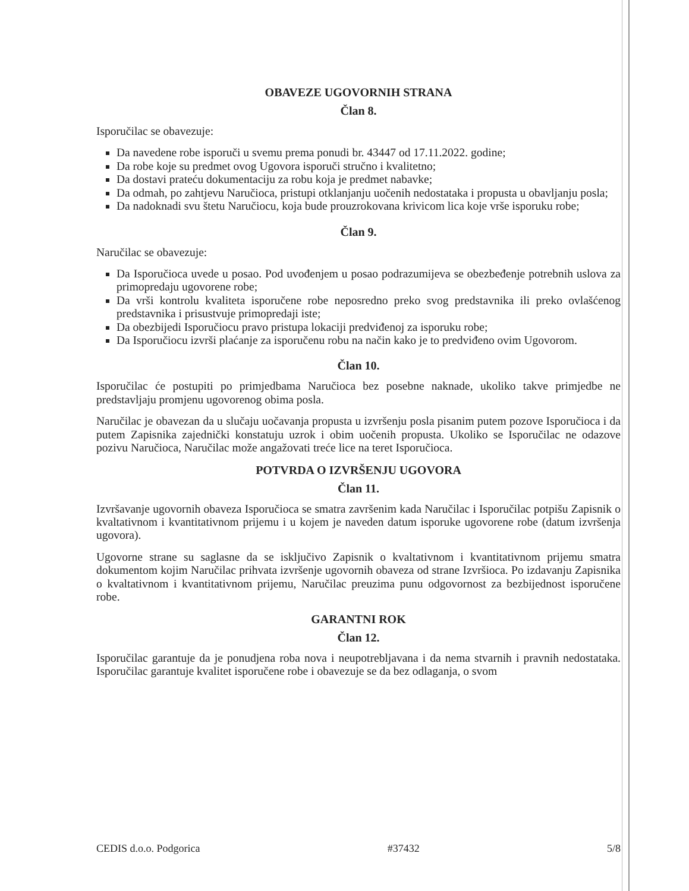OBAVEZE UGOVORNIH STRANA
Član 8.
Isporučilac se obavezuje:
Da navedene robe isporuči u svemu prema ponudi br. 43447 od 17.11.2022. godine;
Da robe koje su predmet ovog Ugovora isporuči stručno i kvalitetno;
Da dostavi prateću dokumentaciju za robu koja je predmet nabavke;
Da odmah, po zahtjevu Naručioca, pristupi otklanjanju uočenih nedostataka i propusta u obavljanju posla;
Da nadoknadi svu štetu Naručiocu, koja bude prouzrokovana krivicom lica koje vrše isporuku robe;
Član 9.
Naručilac se obavezuje:
Da Isporučioca uvede u posao. Pod uvođenjem u posao podrazumijeva se obezbeđenje potrebnih uslova za primopredaju ugovorene robe;
Da vrši kontrolu kvaliteta isporučene robe neposredno preko svog predstavnika ili preko ovlašćenog predstavnika i prisustvuje primopredaji iste;
Da obezbijedi Isporučiocu pravo pristupa lokaciji predviđenoj za isporuku robe;
Da Isporučiocu izvrši plaćanje za isporučenu robu na način kako je to predviđeno ovim Ugovorom.
Član 10.
Isporučilac će postupiti po primjedbama Naručioca bez posebne naknade, ukoliko takve primjedbe ne predstavljaju promjenu ugovorenog obima posla.
Naručilac je obavezan da u slučaju uočavanja propusta u izvršenju posla pisanim putem pozove Isporučioca i da putem Zapisnika zajednički konstatuju uzrok i obim uočenih propusta. Ukoliko se Isporučilac ne odazove pozivu Naručioca, Naručilac može angažovati treće lice na teret Isporučioca.
POTVRDA O IZVRŠENJU UGOVORA
Član 11.
Izvršavanje ugovornih obaveza Isporučioca se smatra završenim kada Naručilac i Isporučilac potpišu Zapisnik o kvaltativnom i kvantitativnom prijemu i u kojem je naveden datum isporuke ugovorene robe (datum izvršenja ugovora).
Ugovorne strane su saglasne da se isključivo Zapisnik o kvaltativnom i kvantitativnom prijemu smatra dokumentom kojim Naručilac prihvata izvršenje ugovornih obaveza od strane Izvršioca. Po izdavanju Zapisnika o kvaltativnom i kvantitativnom prijemu, Naručilac preuzima punu odgovornost za bezbijednost isporučene robe.
GARANTNI ROK
Član 12.
Isporučilac garantuje da je ponudjena roba nova i neupotrebljavana i da nema stvarnih i pravnih nedostataka. Isporučilac garantuje kvalitet isporučene robe i obavezuje se da bez odlaganja, o svom
CEDIS d.o.o. Podgorica #37432 5/8